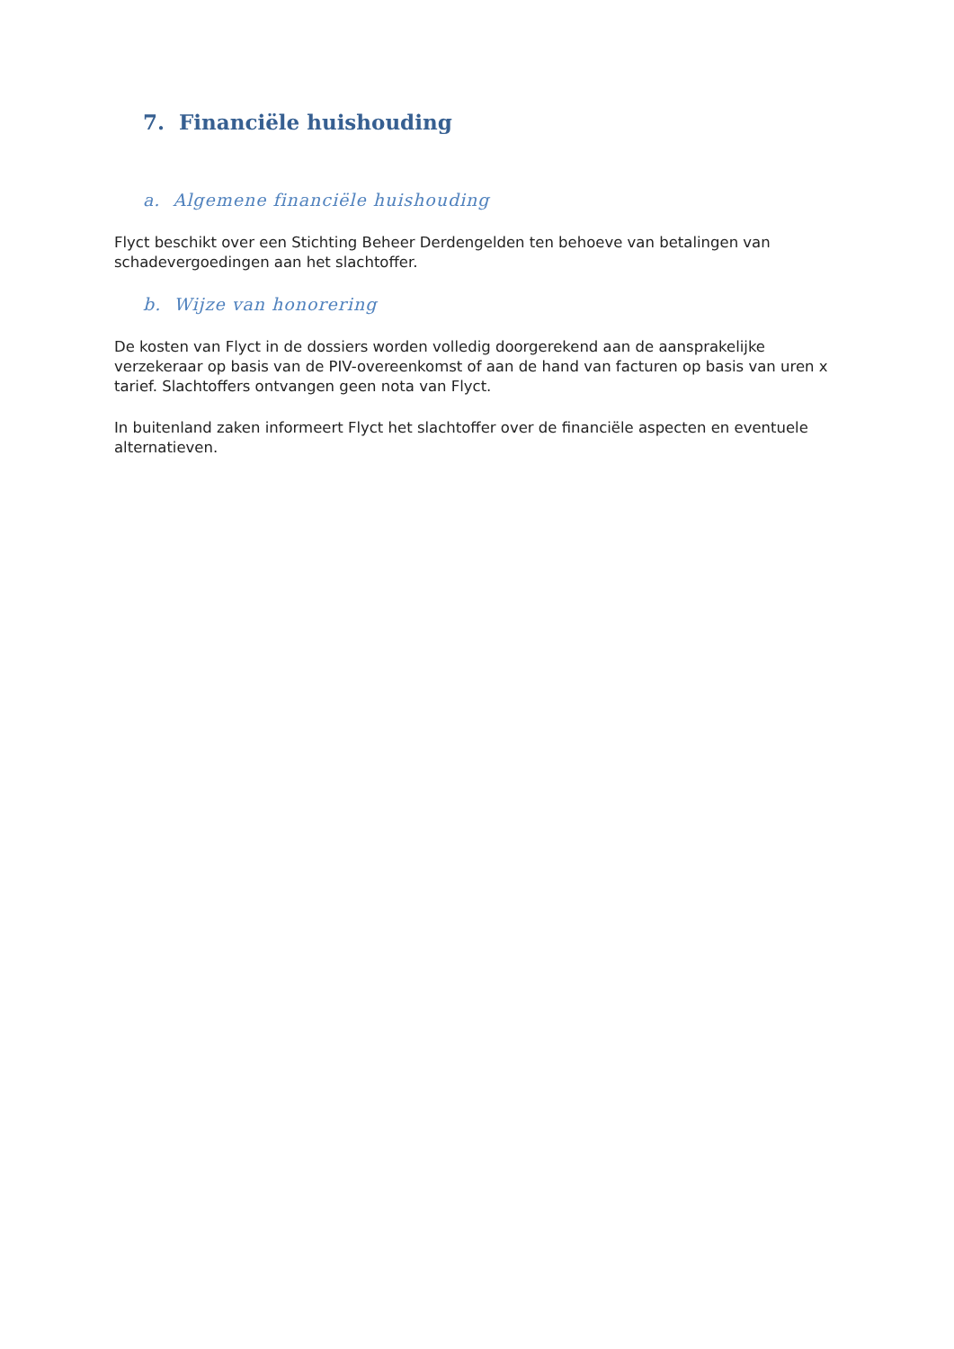7. Financiële huishouding
a. Algemene financiële huishouding
Flyct beschikt over een Stichting Beheer Derdengelden ten behoeve van betalingen van schadevergoedingen aan het slachtoffer.
b. Wijze van honorering
De kosten van Flyct in de dossiers worden volledig doorgerekend aan de aansprakelijke verzekeraar op basis van de PIV-overeenkomst of aan de hand van facturen op basis van uren x tarief. Slachtoffers ontvangen geen nota van Flyct.
In buitenland zaken informeert Flyct het slachtoffer over de financiële aspecten en eventuele alternatieven.